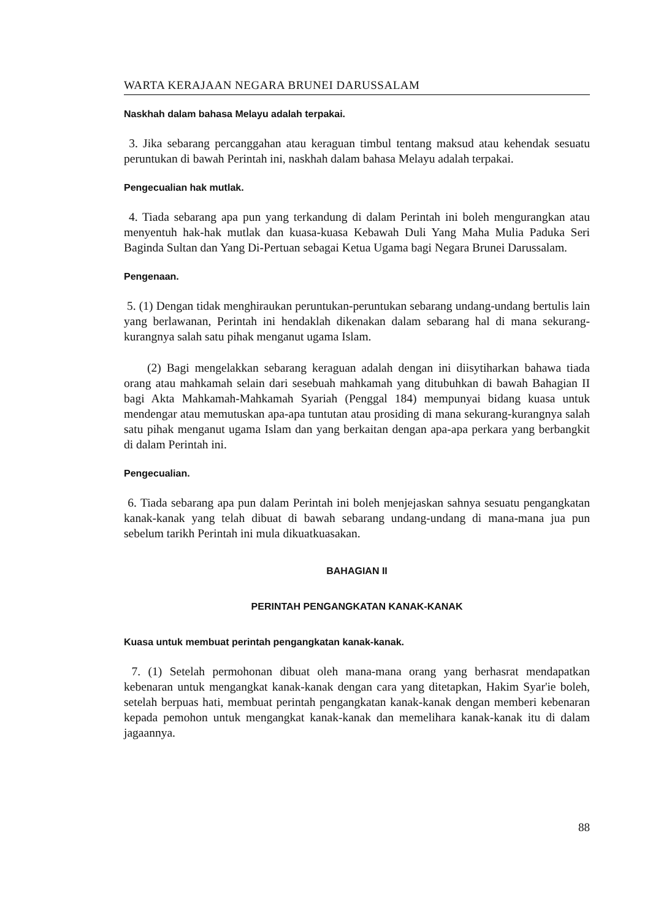WARTA KERAJAAN NEGARA BRUNEI DARUSSALAM
Naskhah dalam bahasa Melayu adalah terpakai.
3. Jika sebarang percanggahan atau keraguan timbul tentang maksud atau kehendak sesuatu peruntukan di bawah Perintah ini, naskhah dalam bahasa Melayu adalah terpakai.
Pengecualian hak mutlak.
4. Tiada sebarang apa pun yang terkandung di dalam Perintah ini boleh mengurangkan atau menyentuh hak-hak mutlak dan kuasa-kuasa Kebawah Duli Yang Maha Mulia Paduka Seri Baginda Sultan dan Yang Di-Pertuan sebagai Ketua Ugama bagi Negara Brunei Darussalam.
Pengenaan.
5. (1) Dengan tidak menghiraukan peruntukan-peruntukan sebarang undang-undang bertulis lain yang berlawanan, Perintah ini hendaklah dikenakan dalam sebarang hal di mana sekurang-kurangnya salah satu pihak menganut ugama Islam.
(2) Bagi mengelakkan sebarang keraguan adalah dengan ini diisytiharkan bahawa tiada orang atau mahkamah selain dari sesebuah mahkamah yang ditubuhkan di bawah Bahagian II bagi Akta Mahkamah-Mahkamah Syariah (Penggal 184) mempunyai bidang kuasa untuk mendengar atau memutuskan apa-apa tuntutan atau prosiding di mana sekurang-kurangnya salah satu pihak menganut ugama Islam dan yang berkaitan dengan apa-apa perkara yang berbangkit di dalam Perintah ini.
Pengecualian.
6. Tiada sebarang apa pun dalam Perintah ini boleh menjejaskan sahnya sesuatu pengangkatan kanak-kanak yang telah dibuat di bawah sebarang undang-undang di mana-mana jua pun sebelum tarikh Perintah ini mula dikuatkuasakan.
BAHAGIAN II
PERINTAH PENGANGKATAN KANAK-KANAK
Kuasa untuk membuat perintah pengangkatan kanak-kanak.
7. (1) Setelah permohonan dibuat oleh mana-mana orang yang berhasrat mendapatkan kebenaran untuk mengangkat kanak-kanak dengan cara yang ditetapkan, Hakim Syar'ie boleh, setelah berpuas hati, membuat perintah pengangkatan kanak-kanak dengan memberi kebenaran kepada pemohon untuk mengangkat kanak-kanak dan memelihara kanak-kanak itu di dalam jagaannya.
88